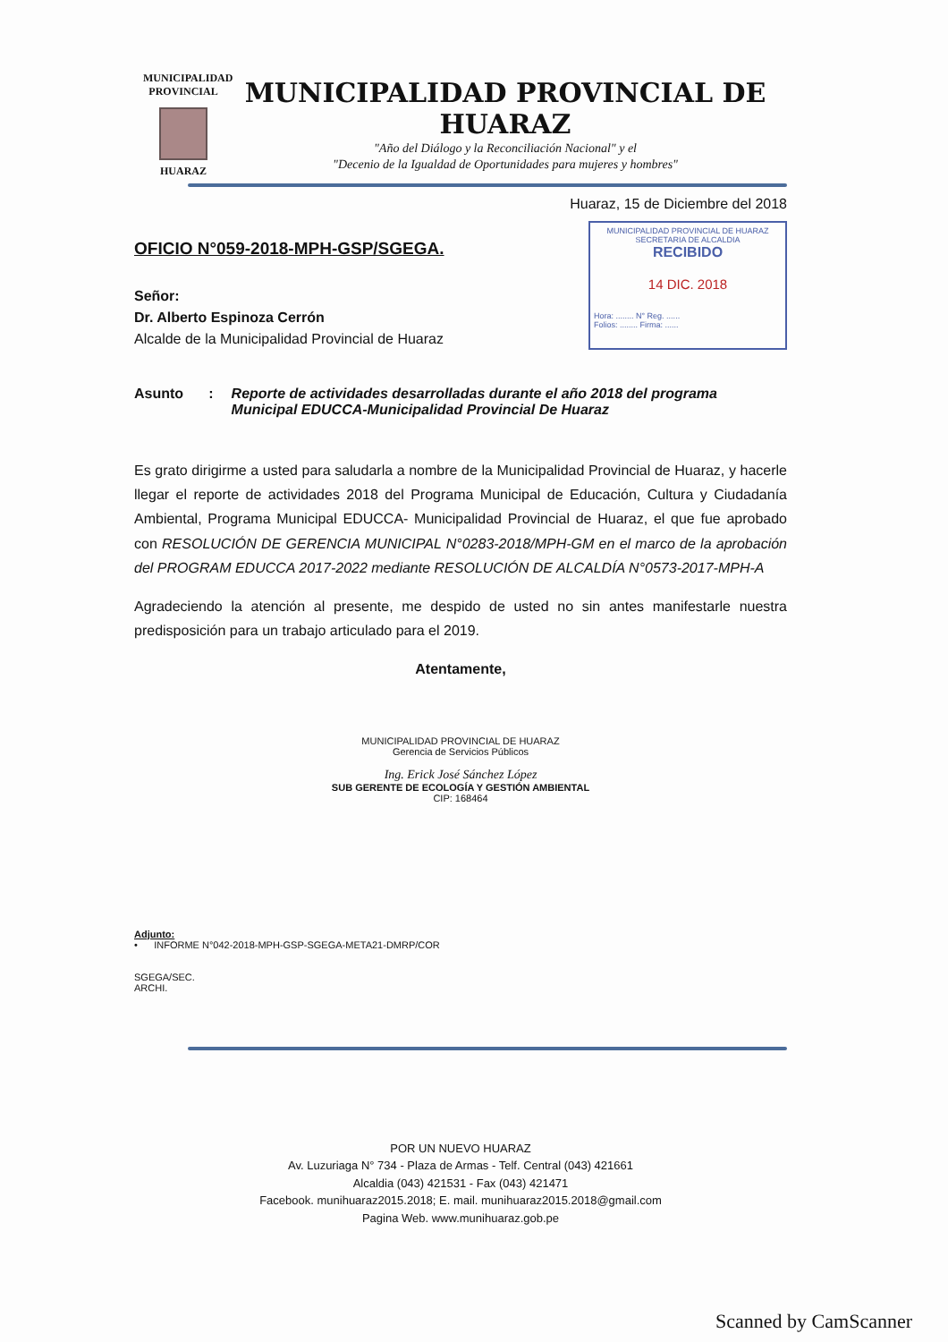MUNICIPALIDAD PROVINCIAL
HUARAZ
MUNICIPALIDAD PROVINCIAL DE HUARAZ
"Año del Diálogo y la Reconciliación Nacional" y el
"Decenio de la Igualdad de Oportunidades para mujeres y hombres"
Huaraz, 15 de Diciembre del 2018
OFICIO N°059-2018-MPH-GSP/SGEGA.
Señor:
Dr. Alberto Espinoza Cerrón
Alcalde de la Municipalidad Provincial de Huaraz
MUNICIPALIDAD PROVINCIAL DE HUARAZ
SECRETARIA DE ALCALDIA
RECIBIDO
14 DIC. 2018
Hora: ........ N° Reg. ......
Folios: ........ Firma: ......
Asunto: Reporte de actividades desarrolladas durante el año 2018 del programa Municipal EDUCCA-Municipalidad Provincial De Huaraz
Es grato dirigirme a usted para saludarla a nombre de la Municipalidad Provincial de Huaraz, y hacerle llegar el reporte de actividades 2018 del Programa Municipal de Educación, Cultura y Ciudadanía Ambiental, Programa Municipal EDUCCA- Municipalidad Provincial de Huaraz, el que fue aprobado con RESOLUCIÓN DE GERENCIA MUNICIPAL N°0283-2018/MPH-GM en el marco de la aprobación del PROGRAM EDUCCA 2017-2022 mediante RESOLUCIÓN DE ALCALDÍA N°0573-2017-MPH-A
Agradeciendo la atención al presente, me despido de usted no sin antes manifestarle nuestra predisposición para un trabajo articulado para el 2019.
Atentamente,
MUNICIPALIDAD PROVINCIAL DE HUARAZ
Gerencia de Servicios Públicos
Ing. Erick José Sánchez López
SUB GERENTE DE ECOLOGÍA Y GESTIÓN AMBIENTAL
CIP: 168464
Adjunto:
• INFORME N°042-2018-MPH-GSP-SGEGA-META21-DMRP/COR
SGEGA/SEC.
ARCHI.
POR UN NUEVO HUARAZ
Av. Luzuriaga N° 734 - Plaza de Armas - Telf. Central (043) 421661
Alcaldia (043) 421531 - Fax (043) 421471
Facebook. munihuaraz2015.2018; E. mail. munihuaraz2015.2018@gmail.com
Pagina Web. www.munihuaraz.gob.pe
Scanned by CamScanner